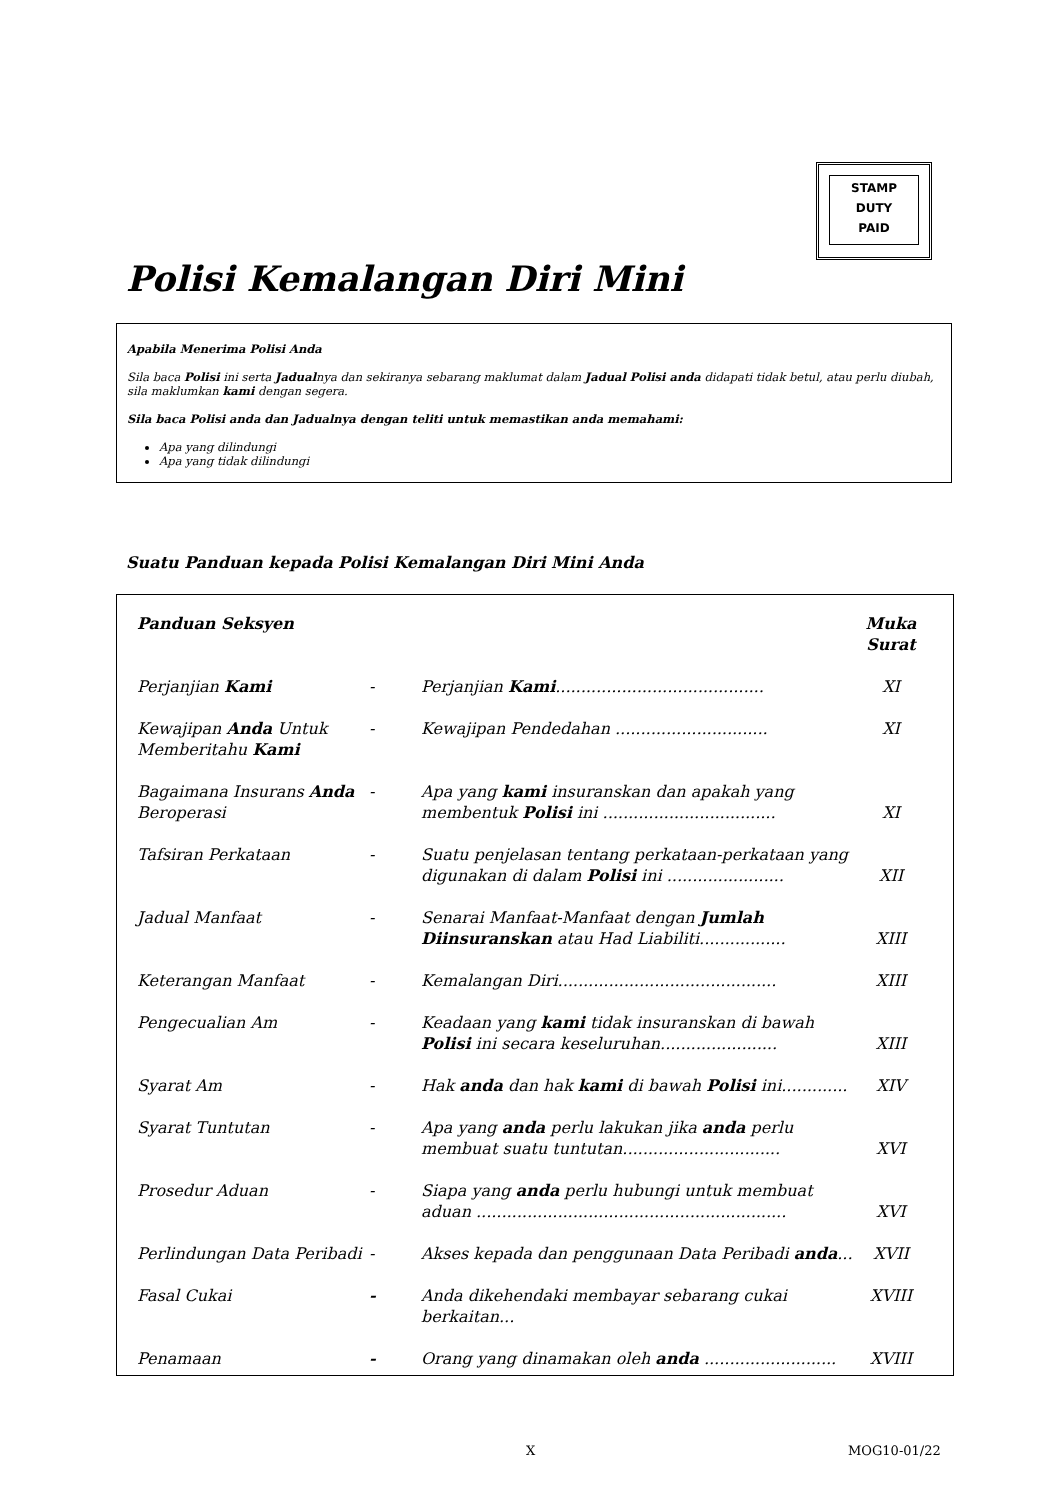STAMP
DUTY
PAID
Polisi Kemalangan Diri Mini
Apabila Menerima Polisi Anda
Sila baca Polisi ini serta Jadualnya dan sekiranya sebarang maklumat dalam Jadual Polisi anda didapati tidak betul, atau perlu diubah, sila maklumkan kami dengan segera.
Sila baca Polisi anda dan Jadualnya dengan teliti untuk memastikan anda memahami:
Apa yang dilindungi
Apa yang tidak dilindungi
Suatu Panduan kepada Polisi Kemalangan Diri Mini Anda
| Panduan Seksyen | | | Muka Surat |
| --- | --- | --- | --- |
| Perjanjian Kami | - | Perjanjian Kami ......................................... | XI |
| Kewajipan Anda Untuk Memberitahu Kami | - | Kewajipan Pendedahan .............................. | XI |
| Bagaimana Insurans Anda Beroperasi | - | Apa yang kami insuranskan dan apakah yang membentuk Polisi ini .................................. | XI |
| Tafsiran Perkataan | - | Suatu penjelasan tentang perkataan-perkataan yang digunakan di dalam Polisi ini ....................... | XII |
| Jadual Manfaat | - | Senarai Manfaat-Manfaat dengan Jumlah Diinsuranskan atau Had Liabiliti................. | XIII |
| Keterangan Manfaat | - | Kemalangan Diri........................................... | XIII |
| Pengecualian Am | - | Keadaan yang kami tidak insuranskan di bawah Polisi ini secara keseluruhan....................... | XIII |
| Syarat Am | - | Hak anda dan hak kami di bawah Polisi ini............. | XIV |
| Syarat Tuntutan | - | Apa yang anda perlu lakukan jika anda perlu membuat suatu tuntutan............................... | XVI |
| Prosedur Aduan | - | Siapa yang anda perlu hubungi untuk membuat aduan ............................................................. | XVI |
| Perlindungan Data Peribadi | - | Akses kepada dan penggunaan Data Peribadi anda ... | XVII |
| Fasal Cukai | - | Anda dikehendaki membayar sebarang cukai berkaitan... | XVIII |
| Penamaan | - | Orang yang dinamakan oleh anda .......................... | XVIII |
X MOG10-01/22